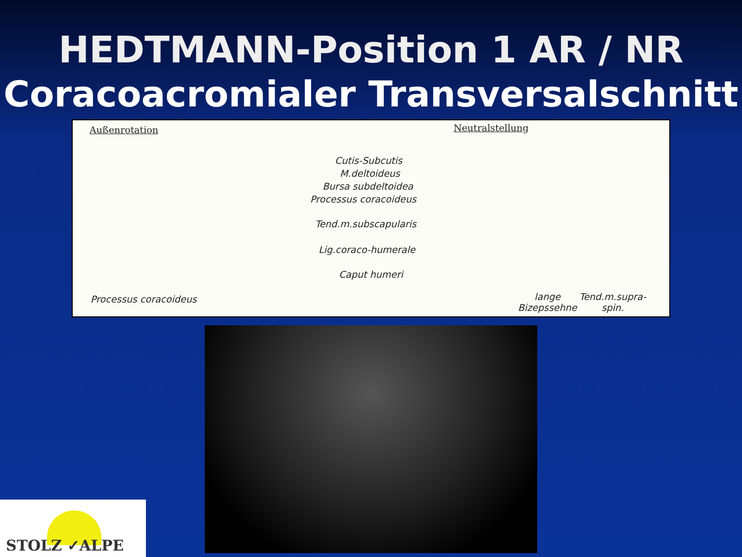HEDTMANN-Position 1 AR / NR
Coracoacromialer Transversalschnitt
Außenrotation Neutralstellung
Cutis-Subcutis
M.deltoideus
Bursa subdeltoidea
Processus coracoideus
Tend.m.subscapularis
Lig.coraco-humerale
Caput humeri
Processus coracoideus
lange
Bizepssehne
Tend.m.supra-
spin.
STOLZ ✓ALPE